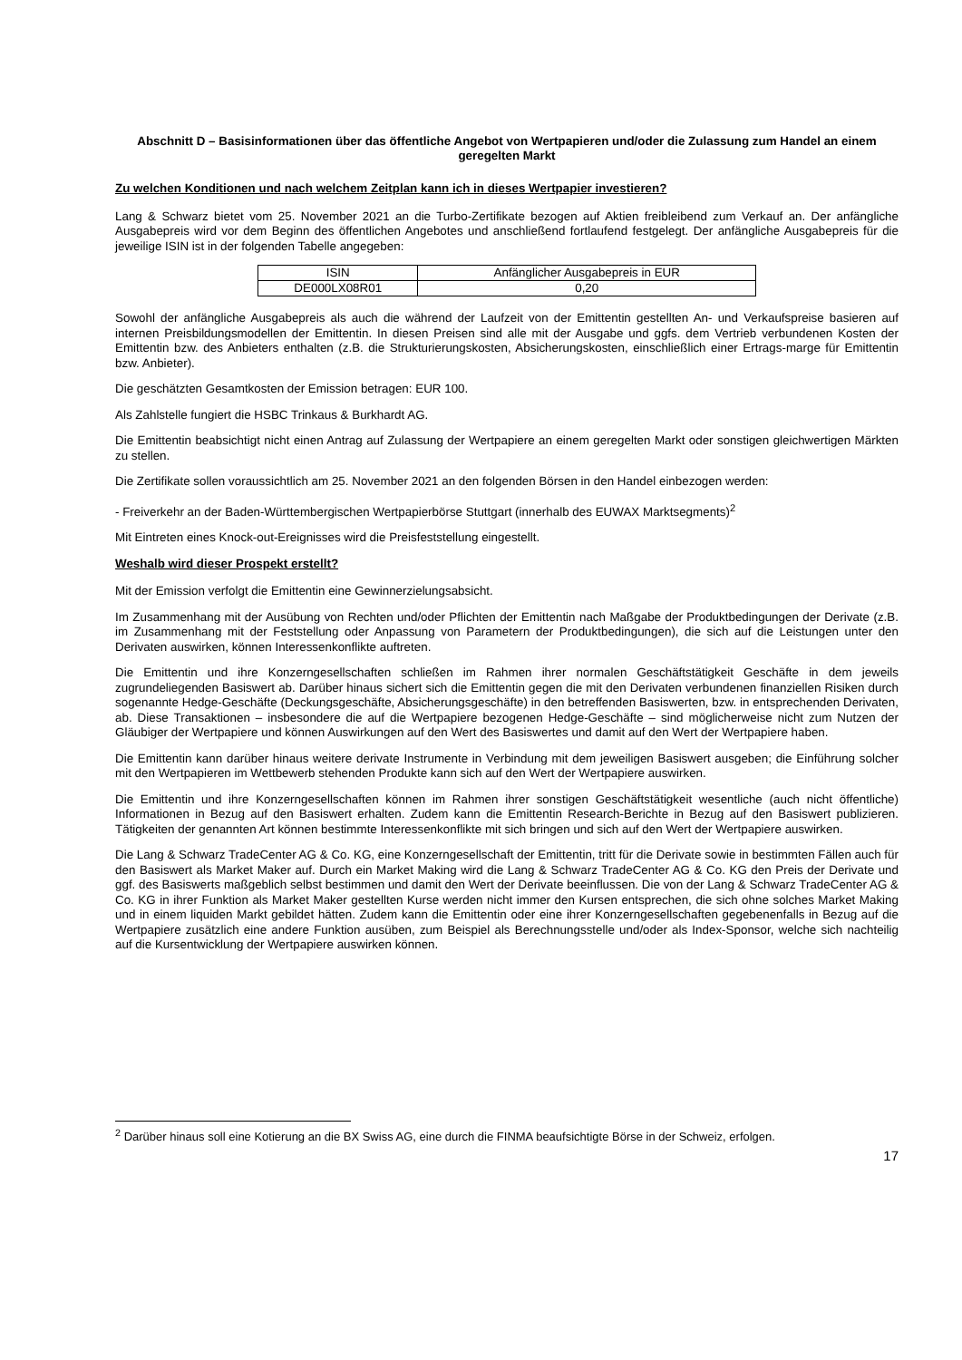Abschnitt D – Basisinformationen über das öffentliche Angebot von Wertpapieren und/oder die Zulassung zum Handel an einem geregelten Markt
Zu welchen Konditionen und nach welchem Zeitplan kann ich in dieses Wertpapier investieren?
Lang & Schwarz bietet vom 25. November 2021 an die Turbo-Zertifikate bezogen auf Aktien freibleibend zum Verkauf an. Der anfängliche Ausgabepreis wird vor dem Beginn des öffentlichen Angebotes und anschließend fortlaufend festgelegt. Der anfängliche Ausgabepreis für die jeweilige ISIN ist in der folgenden Tabelle angegeben:
| ISIN | Anfänglicher Ausgabepreis in EUR |
| DE000LX08R01 | 0,20 |
Sowohl der anfängliche Ausgabepreis als auch die während der Laufzeit von der Emittentin gestellten An- und Verkaufspreise basieren auf internen Preisbildungsmodellen der Emittentin. In diesen Preisen sind alle mit der Ausgabe und ggfs. dem Vertrieb verbundenen Kosten der Emittentin bzw. des Anbieters enthalten (z.B. die Strukturierungskosten, Absicherungskosten, einschließlich einer Ertrags-marge für Emittentin bzw. Anbieter).
Die geschätzten Gesamtkosten der Emission betragen: EUR 100.
Als Zahlstelle fungiert die HSBC Trinkaus & Burkhardt AG.
Die Emittentin beabsichtigt nicht einen Antrag auf Zulassung der Wertpapiere an einem geregelten Markt oder sonstigen gleichwertigen Märkten zu stellen.
Die Zertifikate sollen voraussichtlich am 25. November 2021 an den folgenden Börsen in den Handel einbezogen werden:
- Freiverkehr an der Baden-Württembergischen Wertpapierbörse Stuttgart (innerhalb des EUWAX Marktsegments)<sup>2</sup>
Mit Eintreten eines Knock-out-Ereignisses wird die Preisfeststellung eingestellt.
Weshalb wird dieser Prospekt erstellt?
Mit der Emission verfolgt die Emittentin eine Gewinnerzielungsabsicht.
Im Zusammenhang mit der Ausübung von Rechten und/oder Pflichten der Emittentin nach Maßgabe der Produktbedingungen der Derivate (z.B. im Zusammenhang mit der Feststellung oder Anpassung von Parametern der Produktbedingungen), die sich auf die Leistungen unter den Derivaten auswirken, können Interessenkonflikte auftreten.
Die Emittentin und ihre Konzerngesellschaften schließen im Rahmen ihrer normalen Geschäftstätigkeit Geschäfte in dem jeweils zugrundeliegenden Basiswert ab. Darüber hinaus sichert sich die Emittentin gegen die mit den Derivaten verbundenen finanziellen Risiken durch sogenannte Hedge-Geschäfte (Deckungsgeschäfte, Absicherungsgeschäfte) in den betreffenden Basiswerten, bzw. in entsprechenden Derivaten, ab. Diese Transaktionen – insbesondere die auf die Wertpapiere bezogenen Hedge-Geschäfte – sind möglicherweise nicht zum Nutzen der Gläubiger der Wertpapiere und können Auswirkungen auf den Wert des Basiswertes und damit auf den Wert der Wertpapiere haben.
Die Emittentin kann darüber hinaus weitere derivate Instrumente in Verbindung mit dem jeweiligen Basiswert ausgeben; die Einführung solcher mit den Wertpapieren im Wettbewerb stehenden Produkte kann sich auf den Wert der Wertpapiere auswirken.
Die Emittentin und ihre Konzerngesellschaften können im Rahmen ihrer sonstigen Geschäftstätigkeit wesentliche (auch nicht öffentliche) Informationen in Bezug auf den Basiswert erhalten. Zudem kann die Emittentin Research-Berichte in Bezug auf den Basiswert publizieren. Tätigkeiten der genannten Art können bestimmte Interessenkonflikte mit sich bringen und sich auf den Wert der Wertpapiere auswirken.
Die Lang & Schwarz TradeCenter AG & Co. KG, eine Konzerngesellschaft der Emittentin, tritt für die Derivate sowie in bestimmten Fällen auch für den Basiswert als Market Maker auf. Durch ein Market Making wird die Lang & Schwarz TradeCenter AG & Co. KG den Preis der Derivate und ggf. des Basiswerts maßgeblich selbst bestimmen und damit den Wert der Derivate beeinflussen. Die von der Lang & Schwarz TradeCenter AG & Co. KG in ihrer Funktion als Market Maker gestellten Kurse werden nicht immer den Kursen entsprechen, die sich ohne solches Market Making und in einem liquiden Markt gebildet hätten. Zudem kann die Emittentin oder eine ihrer Konzerngesellschaften gegebenenfalls in Bezug auf die Wertpapiere zusätzlich eine andere Funktion ausüben, zum Beispiel als Berechnungsstelle und/oder als Index-Sponsor, welche sich nachteilig auf die Kursentwicklung der Wertpapiere auswirken können.
<sup>2</sup> Darüber hinaus soll eine Kotierung an die BX Swiss AG, eine durch die FINMA beaufsichtigte Börse in der Schweiz, erfolgen.
17